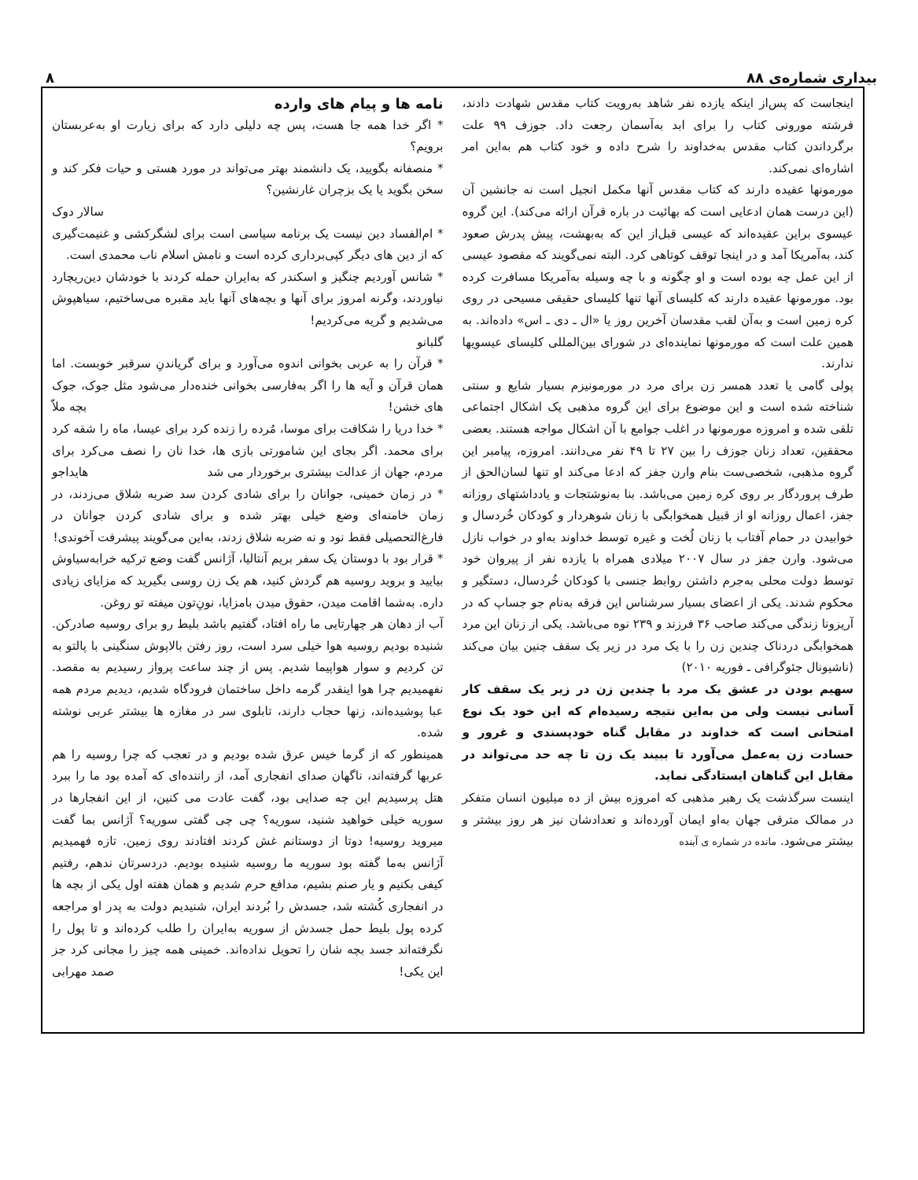بیداری شماره‌ی ۸۸ ۸
اینجاست که پس‌از اینکه یازده نفر شاهد به‌رویت کتاب مقدس شهادت دادند، فرشته مورونی کتاب را برای ابد به‌آسمان رجعت داد. جوزف ۹۹ علت برگرداندن کتاب مقدس به‌خداوند را شرح داده و خود کتاب هم به‌این امر اشاره‌ای نمی‌کند.
مورمونها عقیده دارند که کتاب مقدس آنها مکمل انجیل است نه جانشین آن (این درست همان ادعایی است که بهائیت در باره قرآن ارائه می‌کند). این گروه عیسوی براین عقیده‌اند که عیسی قبل‌از این که به‌بهشت، پیش پدرش صعود کند، به‌آمریکا آمد و در اینجا توقف کوتاهی کرد. البته نمی‌گویند که مقصود عیسی از این عمل چه بوده است و او چگونه و با چه وسیله به‌آمریکا مسافرت کرده بود. مورمونها عقیده دارند که کلیسای آنها تنها کلیسای حقیقی مسیحی در روی کره زمین است و به‌آن لقب مقدسان آخرین روز یا «ال ـ دی ـ اس» داده‌اند. به همین علت است که مورمونها نماینده‌ای در شورای بین‌المللی کلیسای عیسویها ندارند.
پولی گامی یا تعدد همسر زن برای مرد در مورمونیزم بسیار شایع و سنتی شناخته شده است و این موضوع برای این گروه مذهبی یک اشکال اجتماعی تلقی شده و امروزه مورمونها در اغلب جوامع با آن اشکال مواجه هستند. بعضی محققین، تعداد زنان جوزف را بین ۲۷ تا ۴۹ نفر می‌دانند. امروزه، پیامبر این گروه مذهبی، شخصی‌ست بنام وارن جفز که ادعا می‌کند او تنها لسان‌الحق از طرف پروردگار بر روی کره زمین می‌باشد. بنا به‌نوشتجات و یادداشتهای روزانه جفز، اعمال روزانه او از قبیل همخوابگی با زنان شوهردار و کودکان خُردسال و خوابیدن در حمام آفتاب با زنان لُخت و غیره توسط خداوند به‌او در خواب نازل می‌شود. وارن جفز در سال ۲۰۰۷ میلادی همراه با یازده نفر از پیروان خود توسط دولت محلی به‌جرم داشتن روابط جنسی با کودکان خُردسال، دستگیر و محکوم شدند. یکی از اعضای بسیار سرشناس این فرقه به‌نام جو جساپ که در آریزونا زندگی می‌کند صاحب ۳۶ فرزند و ۲۳۹ نوه می‌باشد. یکی از زنان این مرد همخوابگی دردناک چندین زن را با یک مرد در زیر یک سقف چنین بیان می‌کند (ناشیونال جئوگرافی ـ فوریه ۲۰۱۰)
سهیم بودن در عشق یک مرد با چندین زن در زیر یک سقف کار آسانی نیست ولی من به‌این نتیجه رسیده‌ام که این خود یک نوع امتحانی است که خداوند در مقابل گناه خودپسندی و غرور و حسادت زن به‌عمل می‌آورد تا ببیند یک زن تا چه حد می‌تواند در مقابل این گناهان ایستادگی نماید.
اینست سرگذشت یک رهبر مذهبی که امروزه بیش از ده میلیون انسان متفکر در ممالک مترقی جهان به‌او ایمان آورده‌اند و تعدادشان نیز هر روز بیشتر و بیشتر می‌شود. مانده در شماره ی آینده
نامه ها و پیام های وارده
* اگر خدا همه جا هست، پس چه دلیلی دارد که برای زیارت او به‌عربستان برویم؟
* منصفانه بگویید، یک دانشمند بهتر می‌تواند در مورد هستی و حیات فکر کند و سخن بگوید یا یک بزچران غارنشین؟
سالار دوک
* ام‌الفساد دین نیست یک برنامه سیاسی است برای لشگرکشی و غنیمت‌گیری که از دین های دیگر کپی‌برداری کرده است و نامش اسلام ناب محمدی است. ریچارد
* شانس آوردیم چنگیز و اسکندر که به‌ایران حمله کردند با خودشان دین نیاوردند، وگرنه امروز برای آنها و بچه‌های آنها باید مقبره می‌ساختیم، سیاهپوش می‌شدیم و گریه می‌کردیم!
گلبانو
* قرآن را به عربی بخوانی اندوه می‌آورد و برای گریاندنِ سرقبر خوبست. اما همان قرآن و آیه ها را اگر به‌فارسی بخوانی خنده‌دار می‌شود مثل جوک، جوک های خشن! بچه ملاّ
* خدا دریا را شکافت برای موسا، مُرده را زنده کرد برای عیسا، ماه را شقه کرد برای محمد. اگر بجای این شامورتی بازی ها، خدا نان را نصف می‌کرد برای مردم، جهان از عدالت بیشتری برخوردار می شد هایداجو
* در زمان خمینی، جوانان را برای شادی کردن سد ضربه شلاق می‌زدند، در زمان خامنه‌ای وضع خیلی بهتر شده و برای شادی کردن جوانان در فارغ‌التحصیلی فقط نود و نه ضربه شلاق زدند، به‌این می‌گویند پیشرفت آخوندی! سیاوش
* قرار بود با دوستان یک سفر بریم آنتالیا، آژانس گفت وضع ترکیه خرابه بیایید و بروید روسیه هم گردش کنید، هم یک زن روسی بگیرید که مزایای زیادی داره. به‌شما اقامت میدن، حقوق میدن بامزایا، نونِ‌تون میفته تو روغن.
آب از دهان هر چهارتایی ما راه افتاد، گفتیم باشد بلیط رو برای روسیه صادرکن. شنیده بودیم روسیه هوا خیلی سرد است، روز رفتن بالاپوش سنگینی با پالتو به تن کردیم و سوار هواپیما شدیم. پس از چند ساعت پرواز رسیدیم به مقصد. نفهمیدیم چرا هوا اینقدر گرمه داخل ساختمان فرودگاه شدیم، دیدیم مردم همه عبا پوشیده‌اند، زنها حجاب دارند، تابلوی سر در مغازه ها بیشتر عربی نوشته شده.
همینطور که از گرما خیس عرق شده بودیم و در تعجب که چرا روسیه را هم عربها گرفته‌اند، ناگهان صدای انفجاری آمد، از راننده‌ای که آمده بود ما را ببرد هتل پرسیدیم این چه صدایی بود، گفت عادت می کنین، از این انفجارها در سوریه خیلی خواهید شنید، سوریه؟ چی چی گفتی سوریه؟ آژانس بما گفت میروید روسیه! دوتا از دوستانم غش کردند افتادند روی زمین. تازه فهمیدیم آژانس به‌ما گفته بود سوریه ما روسیه شنیده بودیم. دردسرتان ندهم، رفتیم کیفی بکنیم و یار صنم بشیم، مدافع حرم شدیم و همان هفته اول یکی از بچه ها در انفجاری کُشته شد، جسدش را بُردند ایران، شنیدیم دولت به پدر او مراجعه کرده پول بلیط حمل جسدش از سوریه به‌ایران را طلب کرده‌اند و تا پول را نگرفته‌اند جسد بچه شان را تحویل نداده‌اند. خمینی همه چیز را مجانی کرد جز این یکی! صمد مهرابی